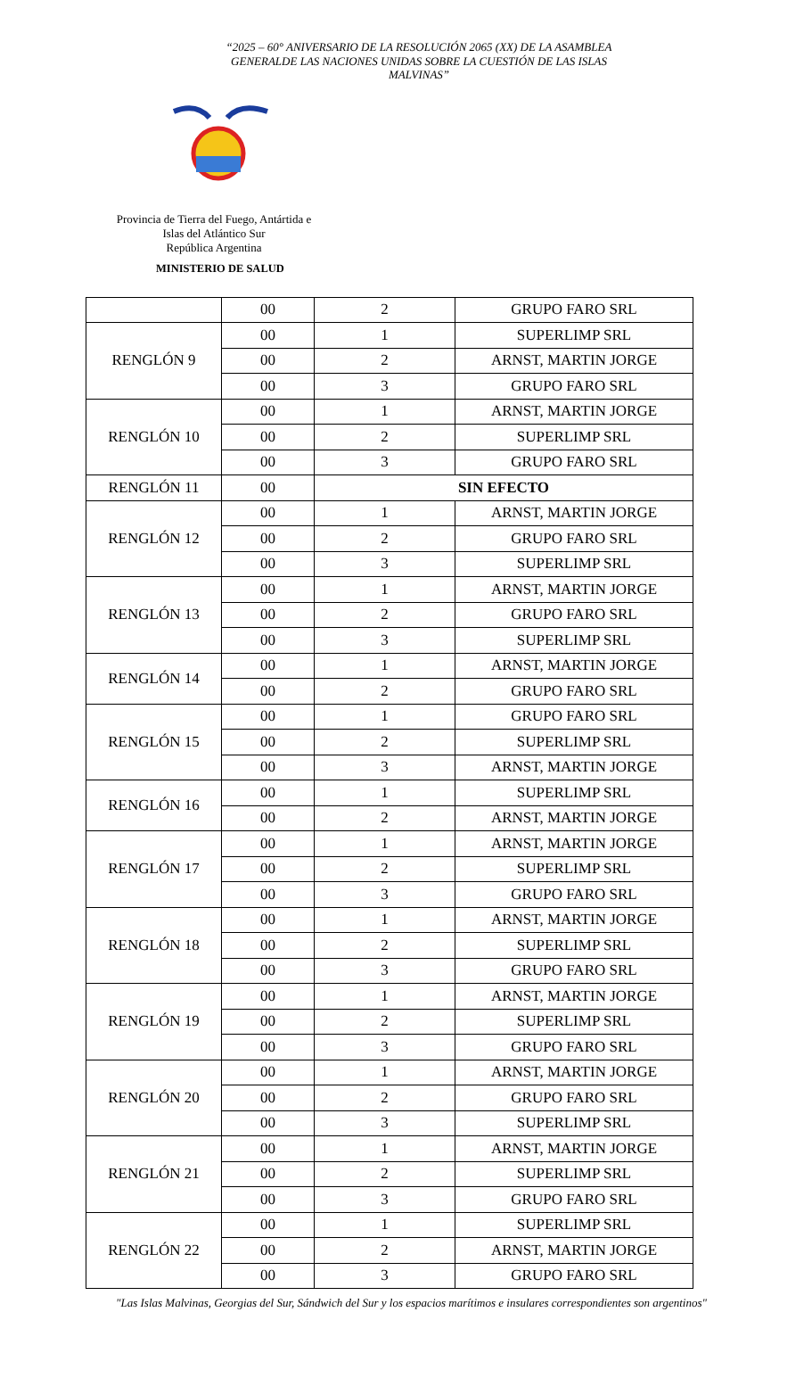“2025 – 60° ANIVERSARIO DE LA RESOLUCIÓN 2065 (XX) DE LA ASAMBLEA GENERALDE LAS NACIONES UNIDAS SOBRE LA CUESTIÓN DE LAS ISLAS MALVINAS”
Provincia de Tierra del Fuego, Antártida e Islas del Atlántico Sur
República Argentina
MINISTERIO DE SALUD
| | 00 | 2 | GRUPO FARO SRL |
| RENGLÓN 9 | 00 | 1 | SUPERLIMP SRL |
| | 00 | 2 | ARNST, MARTIN JORGE |
| | 00 | 3 | GRUPO FARO SRL |
| RENGLÓN 10 | 00 | 1 | ARNST, MARTIN JORGE |
| | 00 | 2 | SUPERLIMP SRL |
| | 00 | 3 | GRUPO FARO SRL |
| RENGLÓN 11 | 00 | SIN EFECTO | |
| RENGLÓN 12 | 00 | 1 | ARNST, MARTIN JORGE |
| | 00 | 2 | GRUPO FARO SRL |
| | 00 | 3 | SUPERLIMP SRL |
| RENGLÓN 13 | 00 | 1 | ARNST, MARTIN JORGE |
| | 00 | 2 | GRUPO FARO SRL |
| | 00 | 3 | SUPERLIMP SRL |
| RENGLÓN 14 | 00 | 1 | ARNST, MARTIN JORGE |
| | 00 | 2 | GRUPO FARO SRL |
| RENGLÓN 15 | 00 | 1 | GRUPO FARO SRL |
| | 00 | 2 | SUPERLIMP SRL |
| | 00 | 3 | ARNST, MARTIN JORGE |
| RENGLÓN 16 | 00 | 1 | SUPERLIMP SRL |
| | 00 | 2 | ARNST, MARTIN JORGE |
| RENGLÓN 17 | 00 | 1 | ARNST, MARTIN JORGE |
| | 00 | 2 | SUPERLIMP SRL |
| | 00 | 3 | GRUPO FARO SRL |
| RENGLÓN 18 | 00 | 1 | ARNST, MARTIN JORGE |
| | 00 | 2 | SUPERLIMP SRL |
| | 00 | 3 | GRUPO FARO SRL |
| RENGLÓN 19 | 00 | 1 | ARNST, MARTIN JORGE |
| | 00 | 2 | SUPERLIMP SRL |
| | 00 | 3 | GRUPO FARO SRL |
| RENGLÓN 20 | 00 | 1 | ARNST, MARTIN JORGE |
| | 00 | 2 | GRUPO FARO SRL |
| | 00 | 3 | SUPERLIMP SRL |
| RENGLÓN 21 | 00 | 1 | ARNST, MARTIN JORGE |
| | 00 | 2 | SUPERLIMP SRL |
| | 00 | 3 | GRUPO FARO SRL |
| RENGLÓN 22 | 00 | 1 | SUPERLIMP SRL |
| | 00 | 2 | ARNST, MARTIN JORGE |
| | 00 | 3 | GRUPO FARO SRL |
"Las Islas Malvinas, Georgias del Sur, Sándwich del Sur y los espacios marítimos e insulares correspondientes son argentinos"